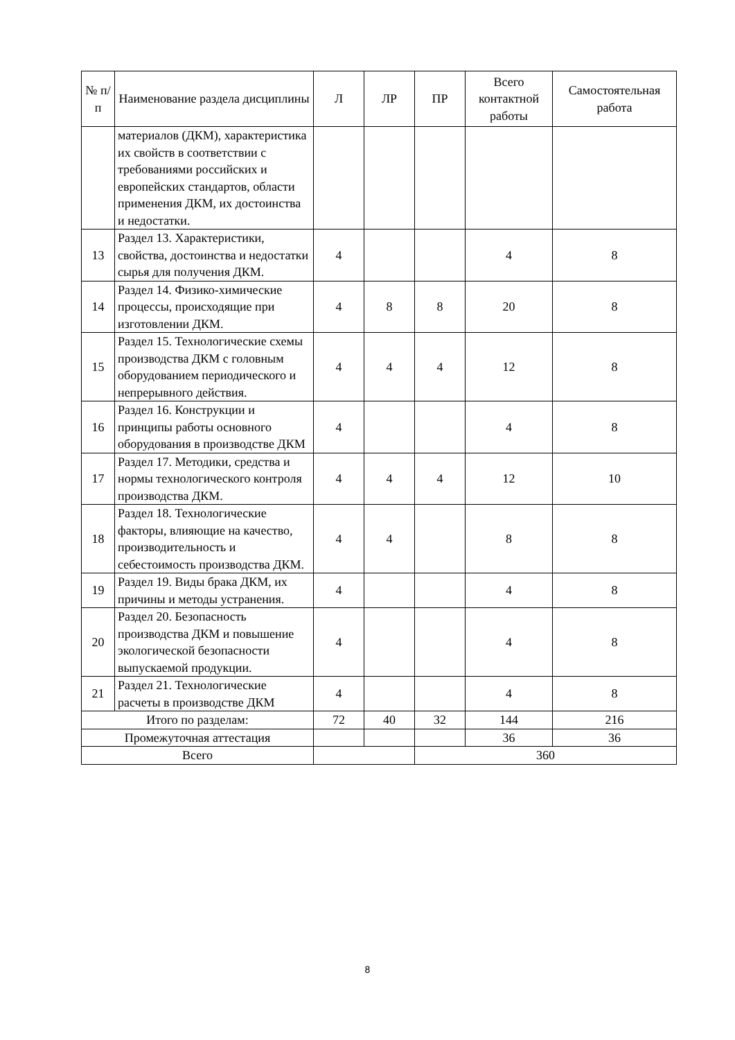| № п/п | Наименование раздела дисциплины | Л | ЛР | ПР | Всего контактной работы | Самостоятельная работа |
| --- | --- | --- | --- | --- | --- | --- |
| | материалов (ДКМ), характеристика их свойств в соответствии с требованиями российских и европейских стандартов, области применения ДКМ, их достоинства и недостатки. | | | | | |
| 13 | Раздел 13. Характеристики, свойства, достоинства и недостатки сырья для получения ДКМ. | 4 | | | 4 | 8 |
| 14 | Раздел 14. Физико-химические процессы, происходящие при изготовлении ДКМ. | 4 | 8 | 8 | 20 | 8 |
| 15 | Раздел 15. Технологические схемы производства ДКМ с головным оборудованием периодического и непрерывного действия. | 4 | 4 | 4 | 12 | 8 |
| 16 | Раздел 16. Конструкции и принципы работы основного оборудования в производстве ДКМ | 4 | | | 4 | 8 |
| 17 | Раздел 17. Методики, средства и нормы технологического контроля производства ДКМ. | 4 | 4 | 4 | 12 | 10 |
| 18 | Раздел 18. Технологические факторы, влияющие на качество, производительность и себестоимость производства ДКМ. | 4 | 4 | | 8 | 8 |
| 19 | Раздел 19. Виды брака ДКМ, их причины и методы устранения. | 4 | | | 4 | 8 |
| 20 | Раздел 20. Безопасность производства ДКМ и повышение экологической безопасности выпускаемой продукции. | 4 | | | 4 | 8 |
| 21 | Раздел 21. Технологические расчеты в производстве ДКМ | 4 | | | 4 | 8 |
| Итого по разделам: | | 72 | 40 | 32 | 144 | 216 |
| Промежуточная аттестация | | | | | 36 | 36 |
| Всего | | | | 360 | | |
8